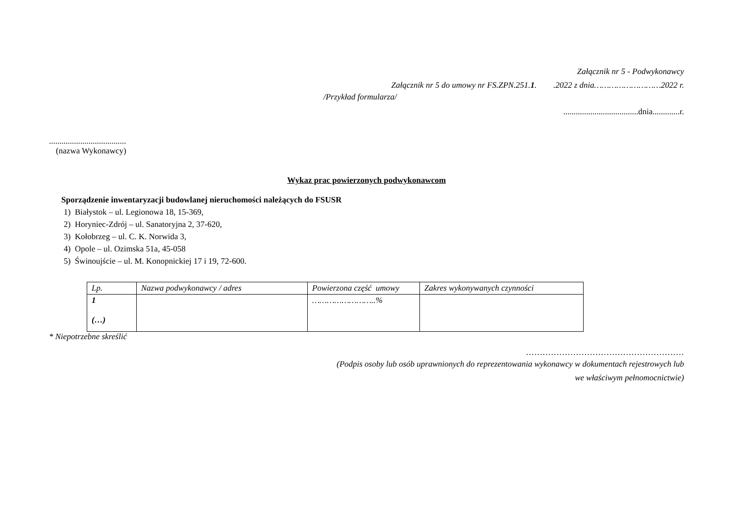Załącznik nr 5 - Podwykonawcy
Załącznik nr 5 do umowy nr FS.ZPN.251.1. .2022 z dnia………………………2022 r.
/Przykład formularza/
....................................dnia.............r.
.....................................
(nazwa Wykonawcy)
Wykaz prac powierzonych podwykonawcom
Sporządzenie inwentaryzacji budowlanej nieruchomości należących do FSUSR
1) Białystok – ul. Legionowa 18, 15-369,
2) Horyniec-Zdrój – ul. Sanatoryjna 2, 37-620,
3) Kołobrzeg – ul. C. K. Norwida 3,
4) Opole – ul. Ozimska 51a, 45-058
5) Świnoujście – ul. M. Konopnickiej 17 i 19, 72-600.
| Lp. | Nazwa podwykonawcy / adres | Powierzona część umowy | Zakres wykonywanych czynności |
| --- | --- | --- | --- |
| 1 (…) | | ……………………..% | |
* Niepotrzebne skreślić
…………………………………………………
(Podpis osoby lub osób uprawnionych do reprezentowania wykonawcy w dokumentach rejestrowych lub
we właściwym pełnomocnictwie)